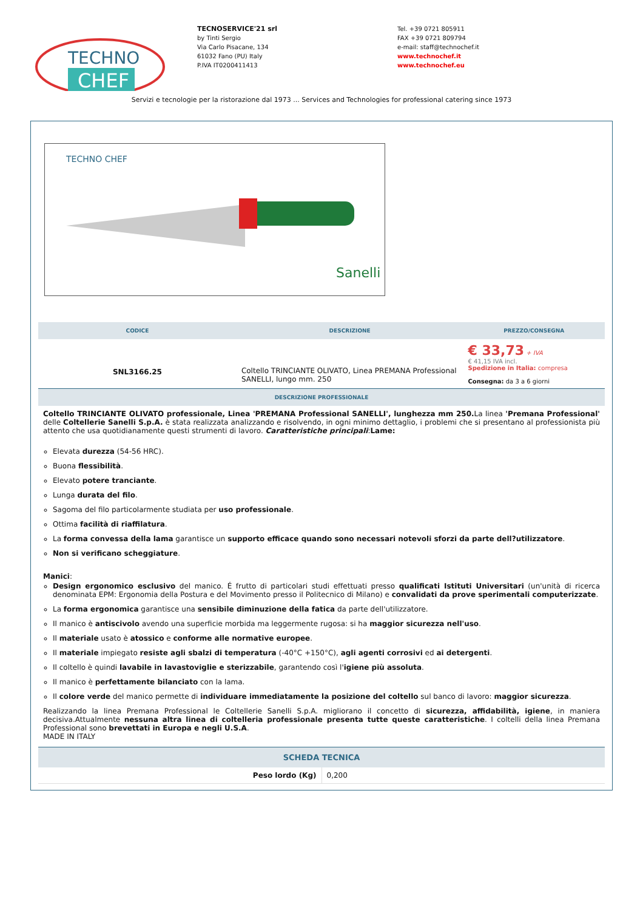TECHNO
CHEF
TECNOSERVICE'21 srl
by Tinti Sergio
Via Carlo Pisacane, 134
61032 Fano (PU) Italy
P.IVA IT0200411413
Tel. +39 0721 805911
FAX +39 0721 809794
e-mail: staff@technochef.it
www.technochef.it
www.technochef.eu
Servizi e tecnologie per la ristorazione dal 1973 ... Services and Technologies for professional catering since 1973
TECHNO CHEF
Sanelli
| CODICE | DESCRIZIONE | PREZZO/CONSEGNA |
| --- | --- | --- |
| SNL3166.25 | Coltello TRINCIANTE OLIVATO, Linea PREMANA Professional SANELLI, lungo mm. 250 | € 33,73 + IVA € 41,15 IVA incl. Spedizione in Italia: compresa Consegna: da 3 a 6 giorni |
| DESCRIZIONE PROFESSIONALE | | |
| Coltello TRINCIANTE OLIVATO professionale, Linea 'PREMANA Professional SANELLI', lunghezza mm 250. La linea 'Premana Professional' delle Coltellerie Sanelli S.p.A. è stata realizzata analizzando e risolvendo, in ogni minimo dettaglio, i problemi che si presentano al professionista più attento che usa quotidianamente questi strumenti di lavoro. Caratteristiche principali : Lame: Elevata durezza (54-56 HRC). Buona flessibilità . Elevato potere tranciante . Lunga durata del filo . Sagoma del filo particolarmente studiata per uso professionale . Ottima facilità di riaffilatura . La forma convessa della lama garantisce un supporto efficace quando sono necessari notevoli sforzi da parte dell?utilizzatore . Non si verificano scheggiature . Manici : Design ergonomico esclusivo del manico. É frutto di particolari studi effettuati presso qualificati Istituti Universitari (un'unità di ricerca denominata EPM: Ergonomia della Postura e del Movimento presso il Politecnico di Milano) e convalidati da prove sperimentali computerizzate . La forma ergonomica garantisce una sensibile diminuzione della fatica da parte dell'utilizzatore. Il manico è antiscivolo avendo una superficie morbida ma leggermente rugosa: si ha maggior sicurezza nell'uso . Il materiale usato è atossico e conforme alle normative europee . Il materiale impiegato resiste agli sbalzi di temperatura (-40°C +150°C), agli agenti corrosivi ed ai detergenti . Il coltello è quindi lavabile in lavastoviglie e sterizzabile , garantendo così l' igiene più assoluta . Il manico è perfettamente bilanciato con la lama. Il colore verde del manico permette di individuare immediatamente la posizione del coltello sul banco di lavoro: maggior sicurezza . Realizzando la linea Premana Professional le Coltellerie Sanelli S.p.A. migliorano il concetto di sicurezza, affidabilità, igiene , in maniera decisiva.Attualmente nessuna altra linea di coltelleria professionale presenta tutte queste caratteristiche . I coltelli della linea Premana Professional sono brevettati in Europa e negli U.S.A . MADE IN ITALY | | |
| SCHEDA TECNICA | |
| --- | --- |
| Peso lordo (Kg) | 0,200 |